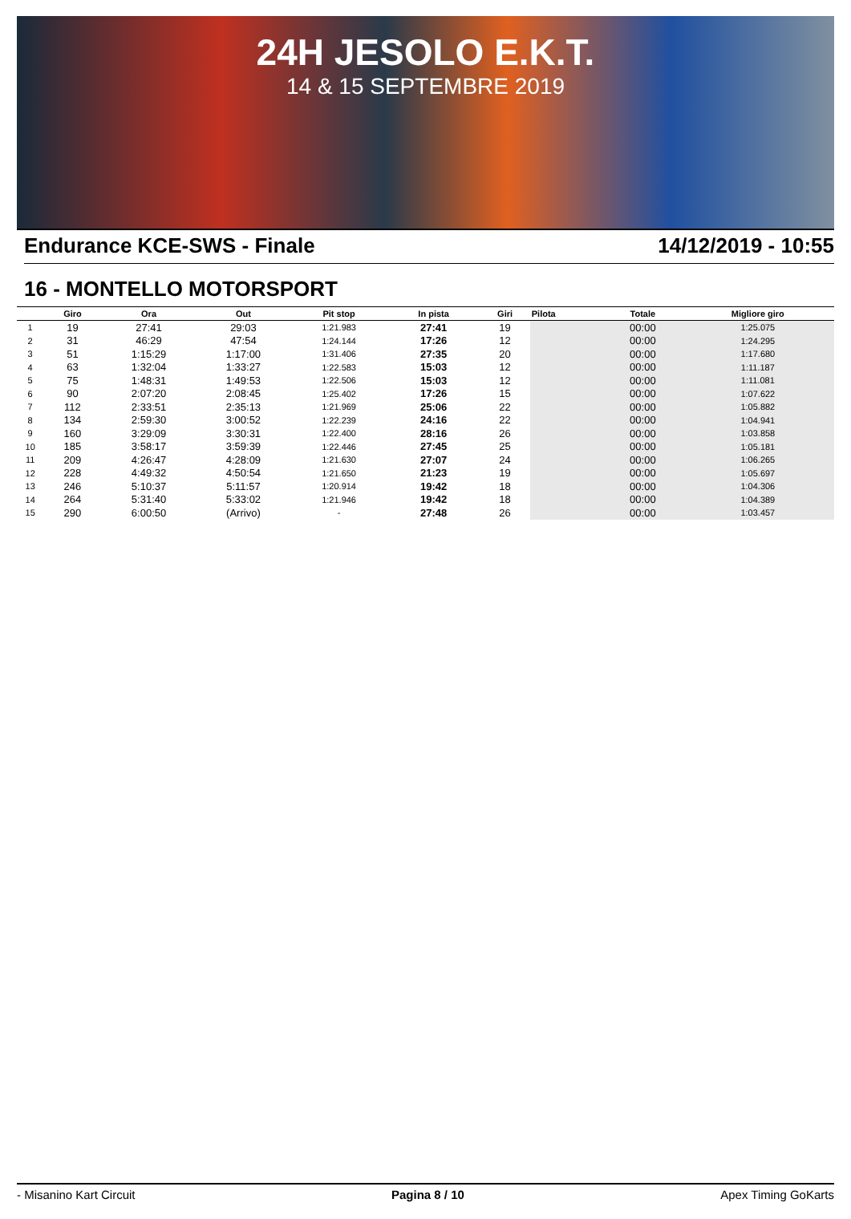24H JESOLO E.K.T.
14 & 15 SEPTEMBRE 2019
Endurance KCE-SWS - Finale 14/12/2019 - 10:55
16 - MONTELLO MOTORSPORT
| | Giro | Ora | Out | Pit stop | In pista | Giri | Pilota | Totale | Migliore giro |
| --- | --- | --- | --- | --- | --- | --- | --- | --- | --- |
| 1 | 19 | 27:41 | 29:03 | 1:21.983 | 27:41 | 19 | | 00:00 | 1:25.075 |
| 2 | 31 | 46:29 | 47:54 | 1:24.144 | 17:26 | 12 | | 00:00 | 1:24.295 |
| 3 | 51 | 1:15:29 | 1:17:00 | 1:31.406 | 27:35 | 20 | | 00:00 | 1:17.680 |
| 4 | 63 | 1:32:04 | 1:33:27 | 1:22.583 | 15:03 | 12 | | 00:00 | 1:11.187 |
| 5 | 75 | 1:48:31 | 1:49:53 | 1:22.506 | 15:03 | 12 | | 00:00 | 1:11.081 |
| 6 | 90 | 2:07:20 | 2:08:45 | 1:25.402 | 17:26 | 15 | | 00:00 | 1:07.622 |
| 7 | 112 | 2:33:51 | 2:35:13 | 1:21.969 | 25:06 | 22 | | 00:00 | 1:05.882 |
| 8 | 134 | 2:59:30 | 3:00:52 | 1:22.239 | 24:16 | 22 | | 00:00 | 1:04.941 |
| 9 | 160 | 3:29:09 | 3:30:31 | 1:22.400 | 28:16 | 26 | | 00:00 | 1:03.858 |
| 10 | 185 | 3:58:17 | 3:59:39 | 1:22.446 | 27:45 | 25 | | 00:00 | 1:05.181 |
| 11 | 209 | 4:26:47 | 4:28:09 | 1:21.630 | 27:07 | 24 | | 00:00 | 1:06.265 |
| 12 | 228 | 4:49:32 | 4:50:54 | 1:21.650 | 21:23 | 19 | | 00:00 | 1:05.697 |
| 13 | 246 | 5:10:37 | 5:11:57 | 1:20.914 | 19:42 | 18 | | 00:00 | 1:04.306 |
| 14 | 264 | 5:31:40 | 5:33:02 | 1:21.946 | 19:42 | 18 | | 00:00 | 1:04.389 |
| 15 | 290 | 6:00:50 | (Arrivo) | - | 27:48 | 26 | | 00:00 | 1:03.457 |
- Misanino Kart Circuit Pagina 8 / 10 Apex Timing GoKarts